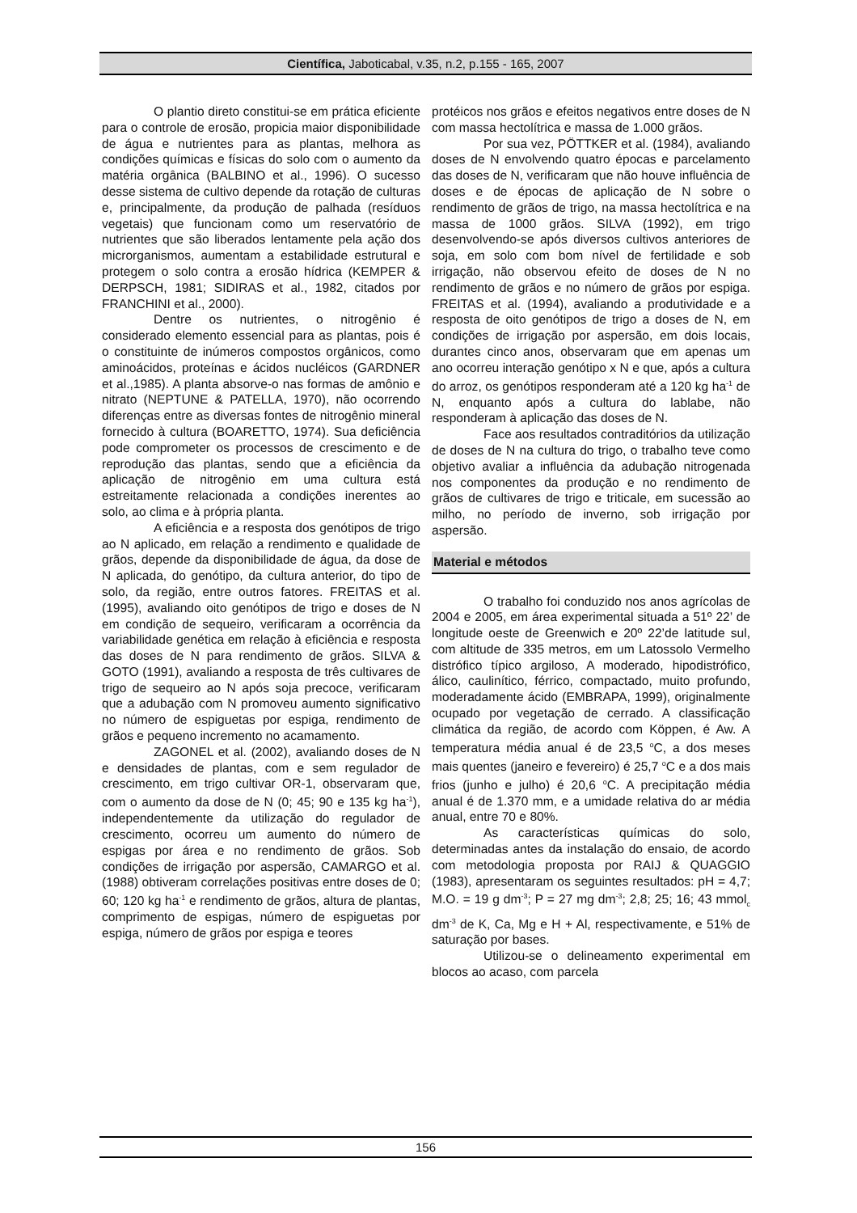Científica, Jaboticabal, v.35, n.2, p.155 - 165, 2007
O plantio direto constitui-se em prática eficiente para o controle de erosão, propicia maior disponibilidade de água e nutrientes para as plantas, melhora as condições químicas e físicas do solo com o aumento da matéria orgânica (BALBINO et al., 1996). O sucesso desse sistema de cultivo depende da rotação de culturas e, principalmente, da produção de palhada (resíduos vegetais) que funcionam como um reservatório de nutrientes que são liberados lentamente pela ação dos microrganismos, aumentam a estabilidade estrutural e protegem o solo contra a erosão hídrica (KEMPER & DERPSCH, 1981; SIDIRAS et al., 1982, citados por FRANCHINI et al., 2000).
Dentre os nutrientes, o nitrogênio é considerado elemento essencial para as plantas, pois é o constituinte de inúmeros compostos orgânicos, como aminoácidos, proteínas e ácidos nucléicos (GARDNER et al.,1985). A planta absorve-o nas formas de amônio e nitrato (NEPTUNE & PATELLA, 1970), não ocorrendo diferenças entre as diversas fontes de nitrogênio mineral fornecido à cultura (BOARETTO, 1974). Sua deficiência pode comprometer os processos de crescimento e de reprodução das plantas, sendo que a eficiência da aplicação de nitrogênio em uma cultura está estreitamente relacionada a condições inerentes ao solo, ao clima e à própria planta.
A eficiência e a resposta dos genótipos de trigo ao N aplicado, em relação a rendimento e qualidade de grãos, depende da disponibilidade de água, da dose de N aplicada, do genótipo, da cultura anterior, do tipo de solo, da região, entre outros fatores. FREITAS et al. (1995), avaliando oito genótipos de trigo e doses de N em condição de sequeiro, verificaram a ocorrência da variabilidade genética em relação à eficiência e resposta das doses de N para rendimento de grãos. SILVA & GOTO (1991), avaliando a resposta de três cultivares de trigo de sequeiro ao N após soja precoce, verificaram que a adubação com N promoveu aumento significativo no número de espiguetas por espiga, rendimento de grãos e pequeno incremento no acamamento.
ZAGONEL et al. (2002), avaliando doses de N e densidades de plantas, com e sem regulador de crescimento, em trigo cultivar OR-1, observaram que, com o aumento da dose de N (0; 45; 90 e 135 kg ha<sup>-1</sup>), independentemente da utilização do regulador de crescimento, ocorreu um aumento do número de espigas por área e no rendimento de grãos. Sob condições de irrigação por aspersão, CAMARGO et al. (1988) obtiveram correlações positivas entre doses de 0; 60; 120 kg ha<sup>-1</sup> e rendimento de grãos, altura de plantas, comprimento de espigas, número de espiguetas por espiga, número de grãos por espiga e teores
protéicos nos grãos e efeitos negativos entre doses de N com massa hectolítrica e massa de 1.000 grãos.
Por sua vez, PÖTTKER et al. (1984), avaliando doses de N envolvendo quatro épocas e parcelamento das doses de N, verificaram que não houve influência de doses e de épocas de aplicação de N sobre o rendimento de grãos de trigo, na massa hectolítrica e na massa de 1000 grãos. SILVA (1992), em trigo desenvolvendo-se após diversos cultivos anteriores de soja, em solo com bom nível de fertilidade e sob irrigação, não observou efeito de doses de N no rendimento de grãos e no número de grãos por espiga. FREITAS et al. (1994), avaliando a produtividade e a resposta de oito genótipos de trigo a doses de N, em condições de irrigação por aspersão, em dois locais, durantes cinco anos, observaram que em apenas um ano ocorreu interação genótipo x N e que, após a cultura do arroz, os genótipos responderam até a 120 kg ha<sup>-1</sup> de N, enquanto após a cultura do lablabe, não responderam à aplicação das doses de N.
Face aos resultados contraditórios da utilização de doses de N na cultura do trigo, o trabalho teve como objetivo avaliar a influência da adubação nitrogenada nos componentes da produção e no rendimento de grãos de cultivares de trigo e triticale, em sucessão ao milho, no período de inverno, sob irrigação por aspersão.
Material e métodos
O trabalho foi conduzido nos anos agrícolas de 2004 e 2005, em área experimental situada a 51º 22’ de longitude oeste de Greenwich e 20º 22’de latitude sul, com altitude de 335 metros, em um Latossolo Vermelho distrófico típico argiloso, A moderado, hipodistrófico, álico, caulinítico, férrico, compactado, muito profundo, moderadamente ácido (EMBRAPA, 1999), originalmente ocupado por vegetação de cerrado. A classificação climática da região, de acordo com Köppen, é Aw. A temperatura média anual é de 23,5 <sup>o</sup>C, a dos meses mais quentes (janeiro e fevereiro) é 25,7 <sup>o</sup>C e a dos mais frios (junho e julho) é 20,6 <sup>o</sup>C. A precipitação média anual é de 1.370 mm, e a umidade relativa do ar média anual, entre 70 e 80%.
As características químicas do solo, determinadas antes da instalação do ensaio, de acordo com metodologia proposta por RAIJ & QUAGGIO (1983), apresentaram os seguintes resultados: pH = 4,7; M.O. = 19 g dm<sup>-3</sup>; P = 27 mg dm<sup>-3</sup>; 2,8; 25; 16; 43 mmol<sub>c</sub> dm<sup>-3</sup> de K, Ca, Mg e H + Al, respectivamente, e 51% de saturação por bases.
Utilizou-se o delineamento experimental em blocos ao acaso, com parcela
156